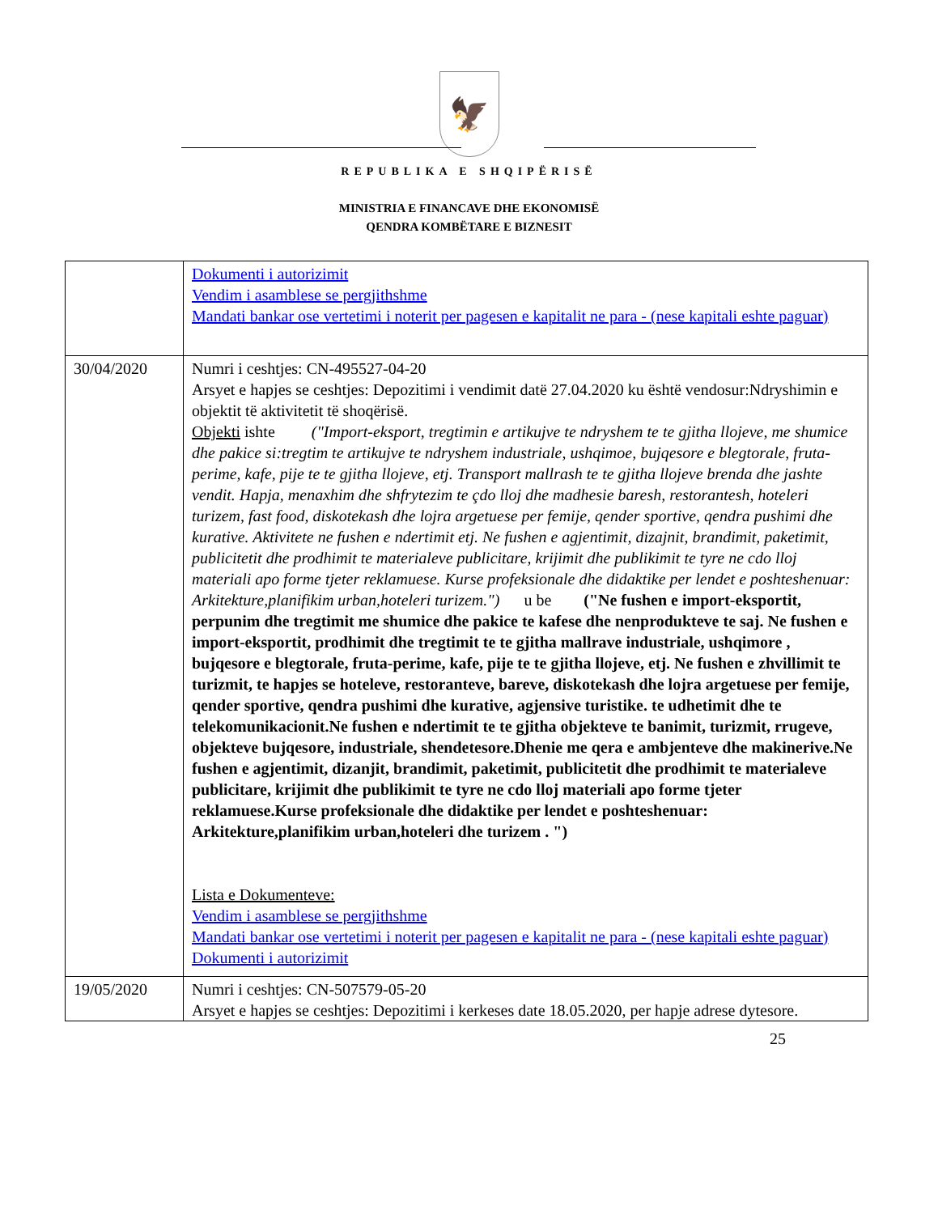🦅
REPUBLIKA E SHQIPËRISË
MINISTRIA E FINANCAVE DHE EKONOMISË
QENDRA KOMBËTARE E BIZNESIT
| | Dokumenti i autorizimit Vendim i asamblese se pergjithshme Mandati bankar ose vertetimi i noterit per pagesen e kapitalit ne para - (nese kapitali eshte paguar) |
| 30/04/2020 | Numri i ceshtjes: CN-495527-04-20 Arsyet e hapjes se ceshtjes: Depozitimi i vendimit datë 27.04.2020 ku është vendosur:Ndryshimin e objektit të aktivitetit të shoqërisë. Objekti ishte ("Import-eksport, tregtimin e artikujve te ndryshem te te gjitha llojeve, me shumice dhe pakice si:tregtim te artikujve te ndryshem industriale, ushqimoe, bujqesore e blegtorale, fruta-perime, kafe, pije te te gjitha llojeve, etj. Transport mallrash te te gjitha llojeve brenda dhe jashte vendit. Hapja, menaxhim dhe shfrytezim te çdo lloj dhe madhesie baresh, restorantesh, hoteleri turizem, fast food, diskotekash dhe lojra argetuese per femije, qender sportive, qendra pushimi dhe kurative. Aktivitete ne fushen e ndertimit etj. Ne fushen e agjentimit, dizajnit, brandimit, paketimit, publicitetit dhe prodhimit te materialeve publicitare, krijimit dhe publikimit te tyre ne cdo lloj materiali apo forme tjeter reklamuese. Kurse profeksionale dhe didaktike per lendet e poshteshenuar: Arkitekture,planifikim urban,hoteleri turizem.") u be ("Ne fushen e import-eksportit, perpunim dhe tregtimit me shumice dhe pakice te kafese dhe nenprodukteve te saj. Ne fushen e import-eksportit, prodhimit dhe tregtimit te te gjitha mallrave industriale, ushqimore , bujqesore e blegtorale, fruta-perime, kafe, pije te te gjitha llojeve, etj. Ne fushen e zhvillimit te turizmit, te hapjes se hoteleve, restoranteve, bareve, diskotekash dhe lojra argetuese per femije, qender sportive, qendra pushimi dhe kurative, agjensive turistike. te udhetimit dhe te telekomunikacionit.Ne fushen e ndertimit te te gjitha objekteve te banimit, turizmit, rrugeve, objekteve bujqesore, industriale, shendetesore.Dhenie me qera e ambjenteve dhe makinerive.Ne fushen e agjentimit, dizanjit, brandimit, paketimit, publicitetit dhe prodhimit te materialeve publicitare, krijimit dhe publikimit te tyre ne cdo lloj materiali apo forme tjeter reklamuese.Kurse profeksionale dhe didaktike per lendet e poshteshenuar: Arkitekture,planifikim urban,hoteleri dhe turizem . ") Lista e Dokumenteve: Vendim i asamblese se pergjithshme Mandati bankar ose vertetimi i noterit per pagesen e kapitalit ne para - (nese kapitali eshte paguar) Dokumenti i autorizimit |
| 19/05/2020 | Numri i ceshtjes: CN-507579-05-20 Arsyet e hapjes se ceshtjes: Depozitimi i kerkeses date 18.05.2020, per hapje adrese dytesore. |
25